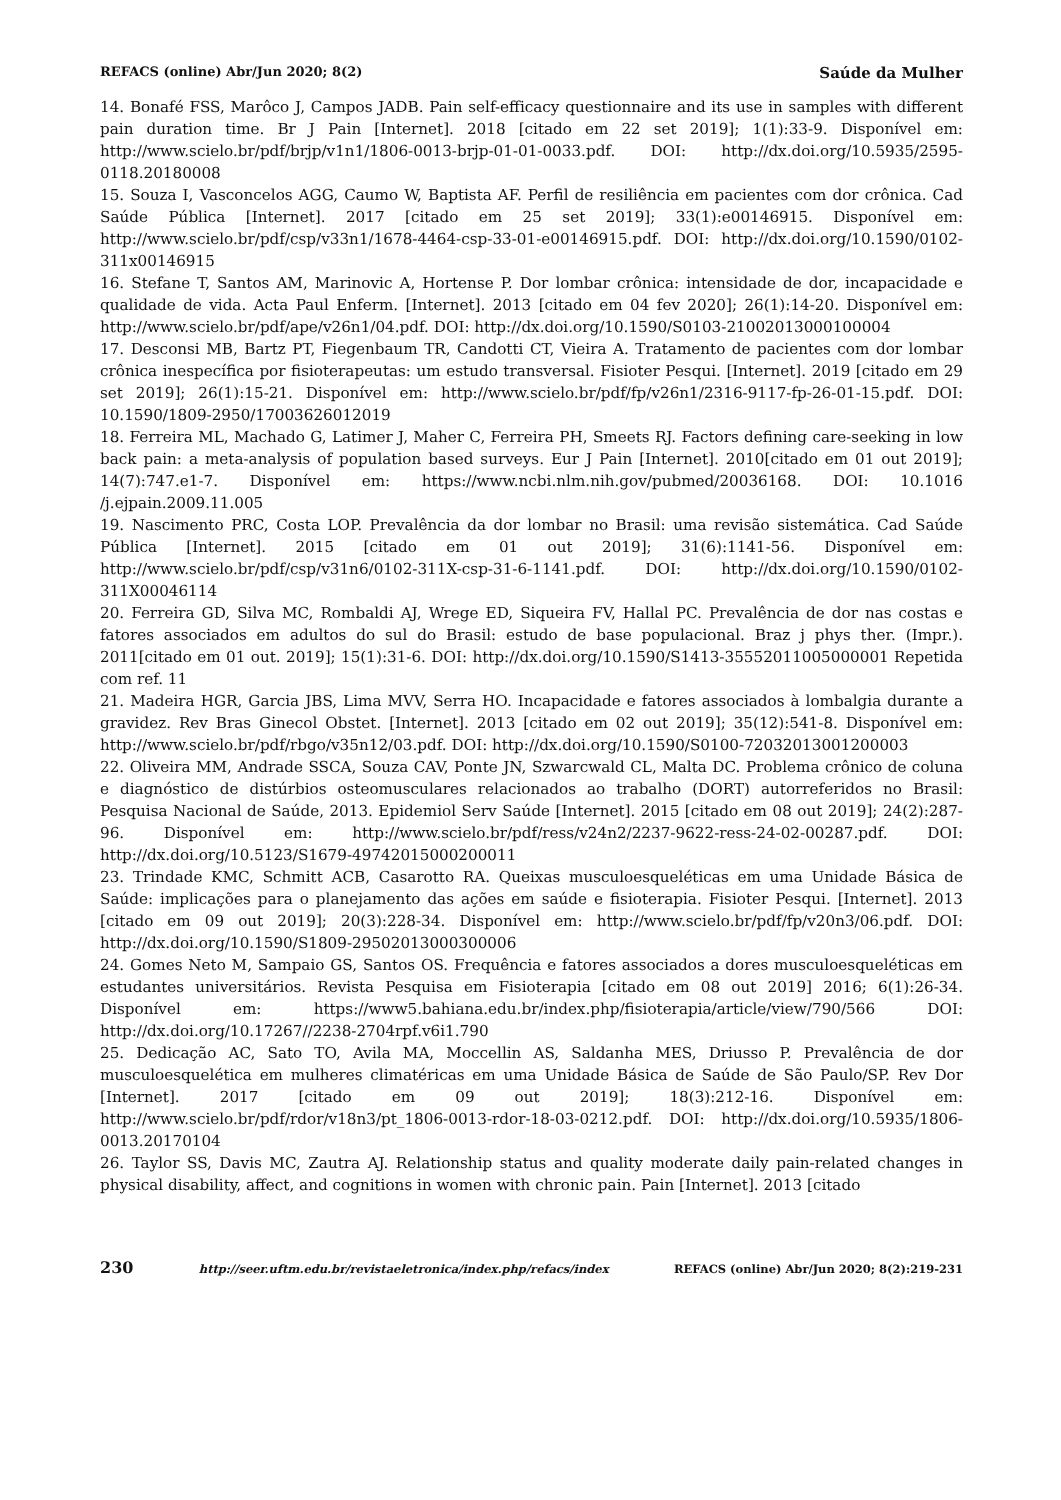REFACS (online) Abr/Jun 2020; 8(2) Saúde da Mulher
14. Bonafé FSS, Marôco J, Campos JADB. Pain self-efficacy questionnaire and its use in samples with different pain duration time. Br J Pain [Internet]. 2018 [citado em 22 set 2019]; 1(1):33-9. Disponível em: http://www.scielo.br/pdf/brjp/v1n1/1806-0013-brjp-01-01-0033.pdf. DOI: http://dx.doi.org/10.5935/2595-0118.20180008
15. Souza I, Vasconcelos AGG, Caumo W, Baptista AF. Perfil de resiliência em pacientes com dor crônica. Cad Saúde Pública [Internet]. 2017 [citado em 25 set 2019]; 33(1):e00146915. Disponível em: http://www.scielo.br/pdf/csp/v33n1/1678-4464-csp-33-01-e00146915.pdf. DOI: http://dx.doi.org/10.1590/0102-311x00146915
16. Stefane T, Santos AM, Marinovic A, Hortense P. Dor lombar crônica: intensidade de dor, incapacidade e qualidade de vida. Acta Paul Enferm. [Internet]. 2013 [citado em 04 fev 2020]; 26(1):14-20. Disponível em: http://www.scielo.br/pdf/ape/v26n1/04.pdf. DOI: http://dx.doi.org/10.1590/S0103-21002013000100004
17. Desconsi MB, Bartz PT, Fiegenbaum TR, Candotti CT, Vieira A. Tratamento de pacientes com dor lombar crônica inespecífica por fisioterapeutas: um estudo transversal. Fisioter Pesqui. [Internet]. 2019 [citado em 29 set 2019]; 26(1):15-21. Disponível em: http://www.scielo.br/pdf/fp/v26n1/2316-9117-fp-26-01-15.pdf. DOI: 10.1590/1809-2950/17003626012019
18. Ferreira ML, Machado G, Latimer J, Maher C, Ferreira PH, Smeets RJ. Factors defining care-seeking in low back pain: a meta-analysis of population based surveys. Eur J Pain [Internet]. 2010[citado em 01 out 2019]; 14(7):747.e1-7. Disponível em: https://www.ncbi.nlm.nih.gov/pubmed/20036168. DOI: 10.1016 /j.ejpain.2009.11.005
19. Nascimento PRC, Costa LOP. Prevalência da dor lombar no Brasil: uma revisão sistemática. Cad Saúde Pública [Internet]. 2015 [citado em 01 out 2019]; 31(6):1141-56. Disponível em: http://www.scielo.br/pdf/csp/v31n6/0102-311X-csp-31-6-1141.pdf. DOI: http://dx.doi.org/10.1590/0102-311X00046114
20. Ferreira GD, Silva MC, Rombaldi AJ, Wrege ED, Siqueira FV, Hallal PC. Prevalência de dor nas costas e fatores associados em adultos do sul do Brasil: estudo de base populacional. Braz j phys ther. (Impr.). 2011[citado em 01 out. 2019]; 15(1):31-6. DOI: http://dx.doi.org/10.1590/S1413-35552011005000001 Repetida com ref. 11
21. Madeira HGR, Garcia JBS, Lima MVV, Serra HO. Incapacidade e fatores associados à lombalgia durante a gravidez. Rev Bras Ginecol Obstet. [Internet]. 2013 [citado em 02 out 2019]; 35(12):541-8. Disponível em: http://www.scielo.br/pdf/rbgo/v35n12/03.pdf. DOI: http://dx.doi.org/10.1590/S0100-72032013001200003
22. Oliveira MM, Andrade SSCA, Souza CAV, Ponte JN, Szwarcwald CL, Malta DC. Problema crônico de coluna e diagnóstico de distúrbios osteomusculares relacionados ao trabalho (DORT) autorreferidos no Brasil: Pesquisa Nacional de Saúde, 2013. Epidemiol Serv Saúde [Internet]. 2015 [citado em 08 out 2019]; 24(2):287-96. Disponível em: http://www.scielo.br/pdf/ress/v24n2/2237-9622-ress-24-02-00287.pdf. DOI: http://dx.doi.org/10.5123/S1679-49742015000200011
23. Trindade KMC, Schmitt ACB, Casarotto RA. Queixas musculoesqueléticas em uma Unidade Básica de Saúde: implicações para o planejamento das ações em saúde e fisioterapia. Fisioter Pesqui. [Internet]. 2013 [citado em 09 out 2019]; 20(3):228-34. Disponível em: http://www.scielo.br/pdf/fp/v20n3/06.pdf. DOI: http://dx.doi.org/10.1590/S1809-29502013000300006
24. Gomes Neto M, Sampaio GS, Santos OS. Frequência e fatores associados a dores musculoesqueléticas em estudantes universitários. Revista Pesquisa em Fisioterapia [citado em 08 out 2019] 2016; 6(1):26-34. Disponível em: https://www5.bahiana.edu.br/index.php/fisioterapia/article/view/790/566 DOI: http://dx.doi.org/10.17267//2238-2704rpf.v6i1.790
25. Dedicação AC, Sato TO, Avila MA, Moccellin AS, Saldanha MES, Driusso P. Prevalência de dor musculoesquelética em mulheres climatéricas em uma Unidade Básica de Saúde de São Paulo/SP. Rev Dor [Internet]. 2017 [citado em 09 out 2019]; 18(3):212-16. Disponível em: http://www.scielo.br/pdf/rdor/v18n3/pt_1806-0013-rdor-18-03-0212.pdf. DOI: http://dx.doi.org/10.5935/1806-0013.20170104
26. Taylor SS, Davis MC, Zautra AJ. Relationship status and quality moderate daily pain-related changes in physical disability, affect, and cognitions in women with chronic pain. Pain [Internet]. 2013 [citado
230 http://seer.uftm.edu.br/revistaeletronica/index.php/refacs/index REFACS (online) Abr/Jun 2020; 8(2):219-231